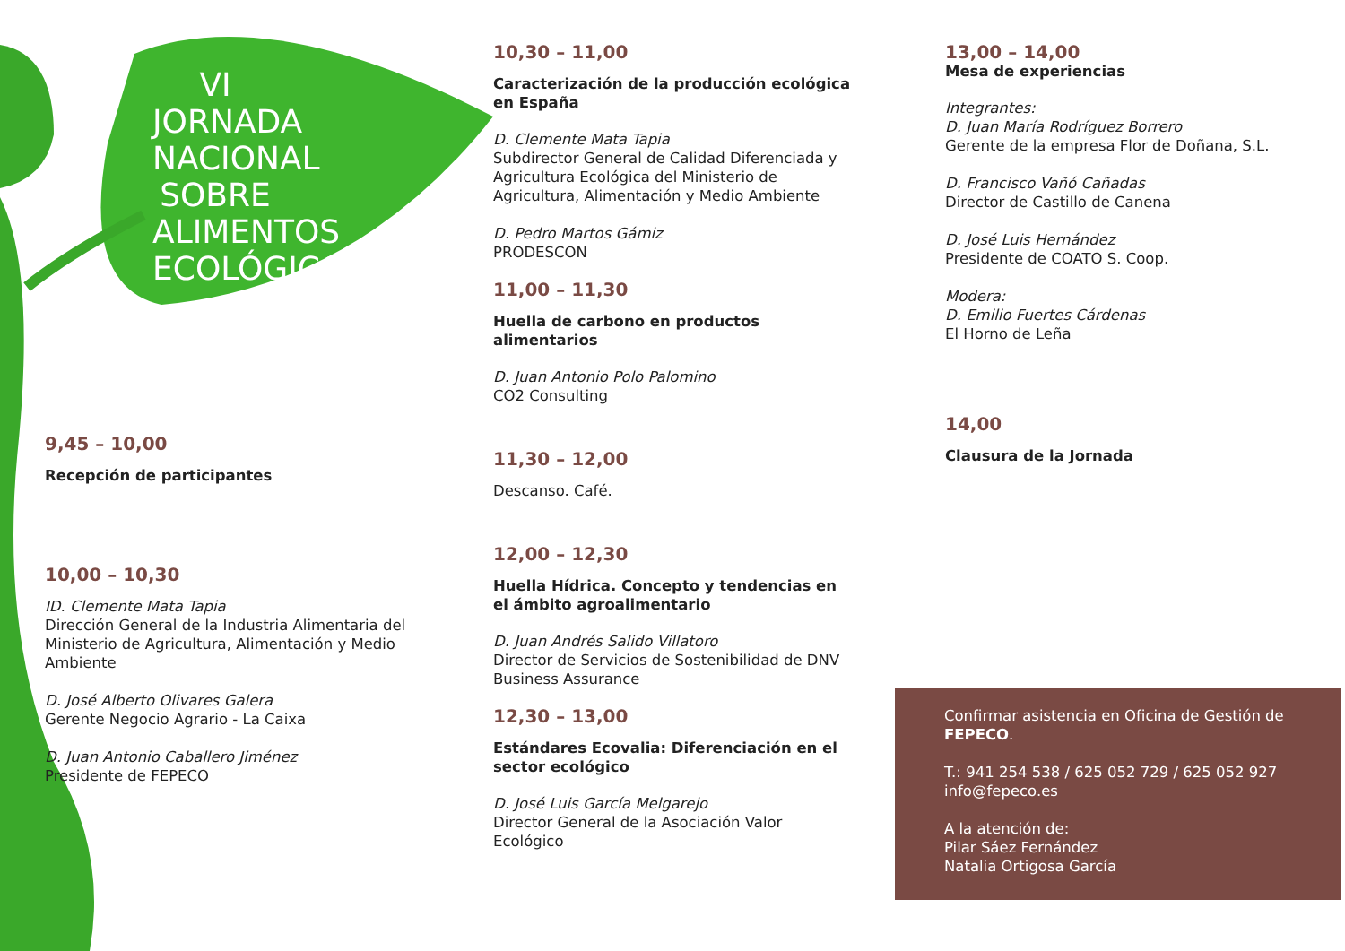VI JORNADA NACIONAL SOBRE ALIMENTOS ECOLÓGICOS
9,45 – 10,00
Recepción de participantes
10,00 – 10,30
ID. Clemente Mata Tapia
Dirección General de la Industria Alimentaria del Ministerio de Agricultura, Alimentación y Medio Ambiente
D. José Alberto Olivares Galera
Gerente Negocio Agrario - La Caixa
D. Juan Antonio Caballero Jiménez
Presidente de FEPECO
10,30 – 11,00
Caracterización de la producción ecológica en España
D. Clemente Mata Tapia
Subdirector General de Calidad Diferenciada y Agricultura Ecológica del Ministerio de Agricultura, Alimentación y Medio Ambiente
D. Pedro Martos Gámiz
PRODESCON
11,00 – 11,30
Huella de carbono en productos alimentarios
D. Juan Antonio Polo Palomino
CO2 Consulting
11,30 – 12,00
Descanso. Café.
12,00 – 12,30
Huella Hídrica. Concepto y tendencias en el ámbito agroalimentario
D. Juan Andrés Salido Villatoro
Director de Servicios de Sostenibilidad de DNV Business Assurance
12,30 – 13,00
Estándares Ecovalia: Diferenciación en el sector ecológico
D. José Luis García Melgarejo
Director General de la Asociación Valor Ecológico
13,00 – 14,00
Mesa de experiencias
Integrantes:
D. Juan María Rodríguez Borrero
Gerente de la empresa Flor de Doñana, S.L.
D. Francisco Vañó Cañadas
Director de Castillo de Canena
D. José Luis Hernández
Presidente de COATO S. Coop.
Modera:
D. Emilio Fuertes Cárdenas
El Horno de Leña
14,00
Clausura de la Jornada
Confirmar asistencia en Oficina de Gestión de FEPECO.
T.: 941 254 538 / 625 052 729 / 625 052 927
info@fepeco.es
A la atención de:
Pilar Sáez Fernández
Natalia Ortigosa García